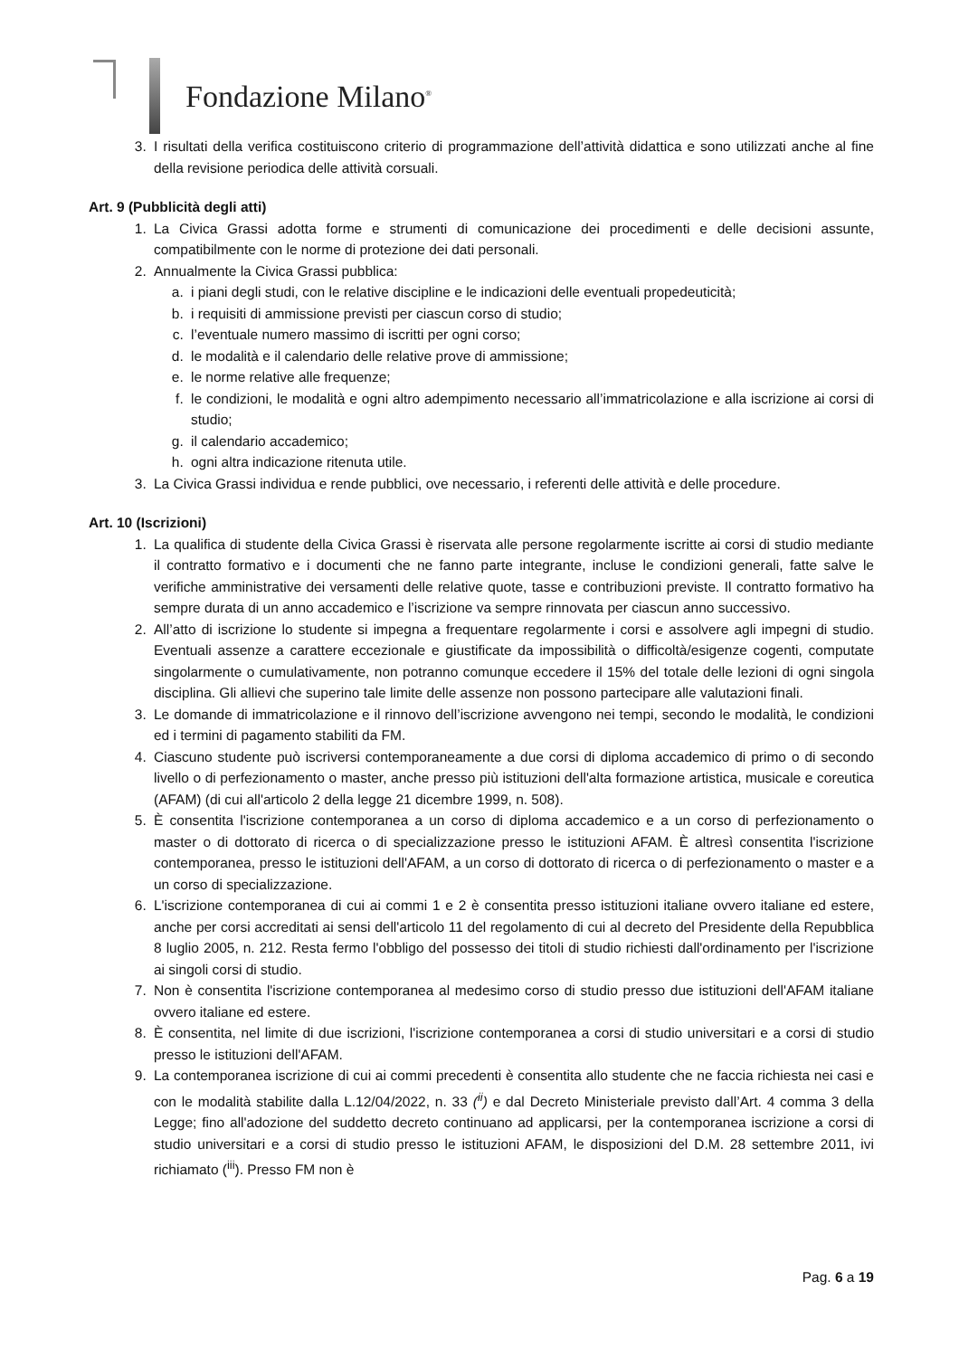Fondazione Milano<sup>®</sup>
3. I risultati della verifica costituiscono criterio di programmazione dell’attività didattica e sono utilizzati anche al fine della revisione periodica delle attività corsuali.
Art. 9 (Pubblicità degli atti)
1. La Civica Grassi adotta forme e strumenti di comunicazione dei procedimenti e delle decisioni assunte, compatibilmente con le norme di protezione dei dati personali.
2. Annualmente la Civica Grassi pubblica:
a. i piani degli studi, con le relative discipline e le indicazioni delle eventuali propedeuticità;
b. i requisiti di ammissione previsti per ciascun corso di studio;
c. l’eventuale numero massimo di iscritti per ogni corso;
d. le modalità e il calendario delle relative prove di ammissione;
e. le norme relative alle frequenze;
f. le condizioni, le modalità e ogni altro adempimento necessario all’immatricolazione e alla iscrizione ai corsi di studio;
g. il calendario accademico;
h. ogni altra indicazione ritenuta utile.
3. La Civica Grassi individua e rende pubblici, ove necessario, i referenti delle attività e delle procedure.
Art. 10 (Iscrizioni)
1. La qualifica di studente della Civica Grassi è riservata alle persone regolarmente iscritte ai corsi di studio mediante il contratto formativo e i documenti che ne fanno parte integrante, incluse le condizioni generali, fatte salve le verifiche amministrative dei versamenti delle relative quote, tasse e contribuzioni previste. Il contratto formativo ha sempre durata di un anno accademico e l’iscrizione va sempre rinnovata per ciascun anno successivo.
2. All’atto di iscrizione lo studente si impegna a frequentare regolarmente i corsi e assolvere agli impegni di studio. Eventuali assenze a carattere eccezionale e giustificate da impossibilità o difficoltà/esigenze cogenti, computate singolarmente o cumulativamente, non potranno comunque eccedere il 15% del totale delle lezioni di ogni singola disciplina. Gli allievi che superino tale limite delle assenze non possono partecipare alle valutazioni finali.
3. Le domande di immatricolazione e il rinnovo dell’iscrizione avvengono nei tempi, secondo le modalità, le condizioni ed i termini di pagamento stabiliti da FM.
4. Ciascuno studente può iscriversi contemporaneamente a due corsi di diploma accademico di primo o di secondo livello o di perfezionamento o master, anche presso più istituzioni dell'alta formazione artistica, musicale e coreutica (AFAM) (di cui all'articolo 2 della legge 21 dicembre 1999, n. 508).
5. È consentita l'iscrizione contemporanea a un corso di diploma accademico e a un corso di perfezionamento o master o di dottorato di ricerca o di specializzazione presso le istituzioni AFAM. È altresì consentita l'iscrizione contemporanea, presso le istituzioni dell'AFAM, a un corso di dottorato di ricerca o di perfezionamento o master e a un corso di specializzazione.
6. L'iscrizione contemporanea di cui ai commi 1 e 2 è consentita presso istituzioni italiane ovvero italiane ed estere, anche per corsi accreditati ai sensi dell'articolo 11 del regolamento di cui al decreto del Presidente della Repubblica 8 luglio 2005, n. 212. Resta fermo l'obbligo del possesso dei titoli di studio richiesti dall'ordinamento per l'iscrizione ai singoli corsi di studio.
7. Non è consentita l'iscrizione contemporanea al medesimo corso di studio presso due istituzioni dell'AFAM italiane ovvero italiane ed estere.
8. È consentita, nel limite di due iscrizioni, l'iscrizione contemporanea a corsi di studio universitari e a corsi di studio presso le istituzioni dell'AFAM.
9. La contemporanea iscrizione di cui ai commi precedenti è consentita allo studente che ne faccia richiesta nei casi e con le modalità stabilite dalla L.12/04/2022, n. 33 (<sup>ii</sup>) e dal Decreto Ministeriale previsto dall’Art. 4 comma 3 della Legge; fino all'adozione del suddetto decreto continuano ad applicarsi, per la contemporanea iscrizione a corsi di studio universitari e a corsi di studio presso le istituzioni AFAM, le disposizioni del D.M. 28 settembre 2011, ivi richiamato (<sup>iii</sup>). Presso FM non è
Pag. 6 a 19